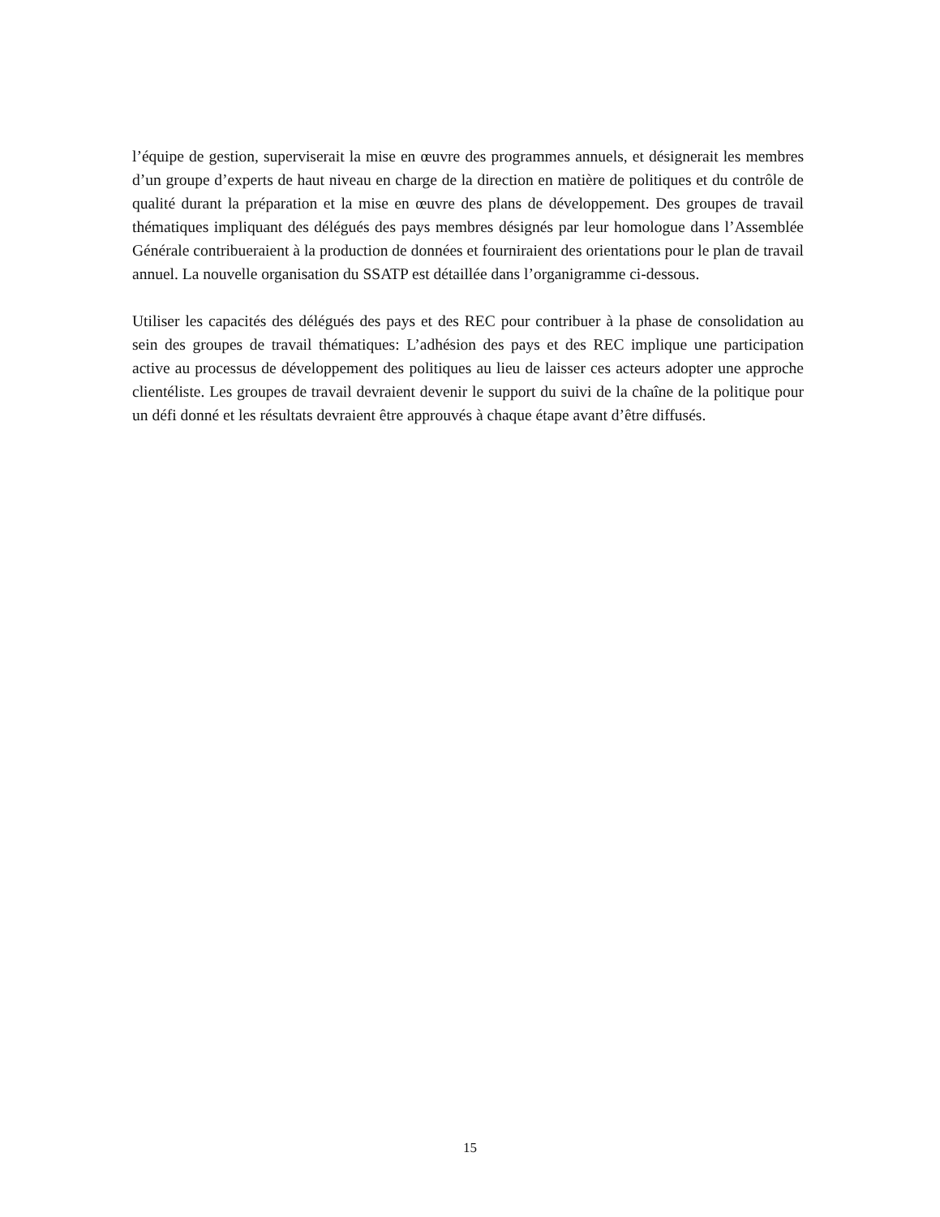l’équipe de gestion, superviserait la mise en œuvre des programmes annuels, et désignerait les membres d’un groupe d’experts de haut niveau en charge de la direction en matière de politiques et du contrôle de qualité durant la préparation et la mise en œuvre des plans de développement. Des groupes de travail thématiques impliquant des délégués des pays membres désignés par leur homologue dans l’Assemblée Générale contribueraient à la production de données et fourniraient des orientations pour le plan de travail annuel. La nouvelle organisation du SSATP est détaillée dans l’organigramme ci-dessous.
Utiliser les capacités des délégués des pays et des REC pour contribuer à la phase de consolidation au sein des groupes de travail thématiques: L’adhésion des pays et des REC implique une participation active au processus de développement des politiques au lieu de laisser ces acteurs adopter une approche clientéliste. Les groupes de travail devraient devenir le support du suivi de la chaîne de la politique pour un défi donné et les résultats devraient être approuvés à chaque étape avant d’être diffusés.
15